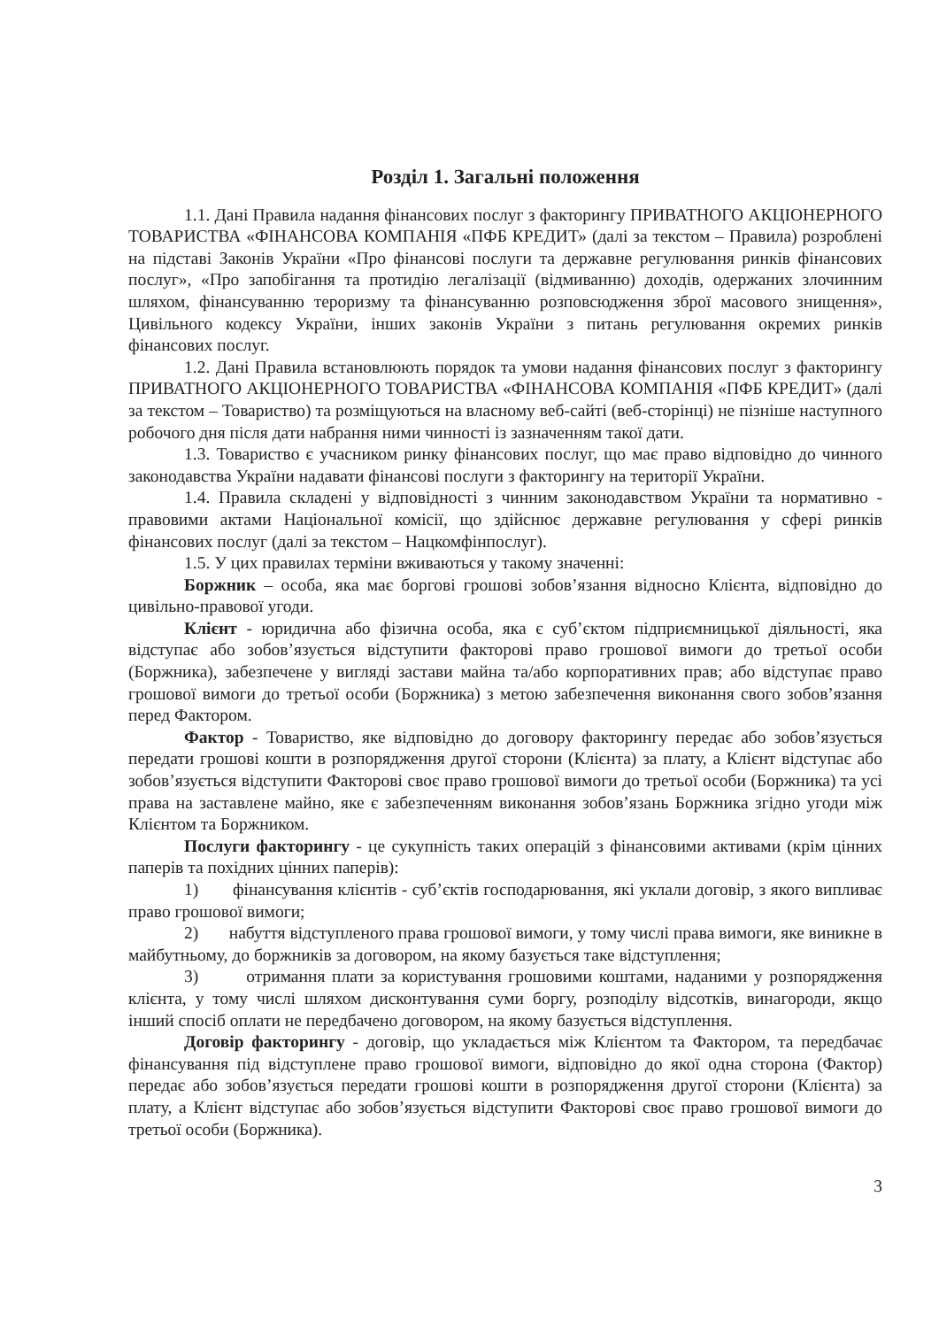Розділ 1. Загальні положення
1.1. Дані Правила надання фінансових послуг з факторингу ПРИВАТНОГО АКЦІОНЕРНОГО ТОВАРИСТВА «ФІНАНСОВА КОМПАНІЯ «ПФБ КРЕДИТ» (далі за текстом – Правила) розроблені на підставі Законів України «Про фінансові послуги та державне регулювання ринків фінансових послуг», «Про запобігання та протидію легалізації (відмиванню) доходів, одержаних злочинним шляхом, фінансуванню тероризму та фінансуванню розповсюдження зброї масового знищення», Цивільного кодексу України, інших законів України з питань регулювання окремих ринків фінансових послуг.
1.2. Дані Правила встановлюють порядок та умови надання фінансових послуг з факторингу ПРИВАТНОГО АКЦІОНЕРНОГО ТОВАРИСТВА «ФІНАНСОВА КОМПАНІЯ «ПФБ КРЕДИТ» (далі за текстом – Товариство) та розміщуються на власному веб-сайті (веб-сторінці) не пізніше наступного робочого дня після дати набрання ними чинності із зазначенням такої дати.
1.3. Товариство є учасником ринку фінансових послуг, що має право відповідно до чинного законодавства України надавати фінансові послуги з факторингу на території України.
1.4. Правила складені у відповідності з чинним законодавством України та нормативно - правовими актами Національної комісії, що здійснює державне регулювання у сфері ринків фінансових послуг (далі за текстом – Нацкомфінпослуг).
1.5. У цих правилах терміни вживаються у такому значенні:
Боржник – особа, яка має боргові грошові зобов’язання відносно Клієнта, відповідно до цивільно-правової угоди.
Клієнт - юридична або фізична особа, яка є суб’єктом підприємницької діяльності, яка відступає або зобов’язується відступити факторові право грошової вимоги до третьої особи (Боржника), забезпечене у вигляді застави майна та/або корпоративних прав; або відступає право грошової вимоги до третьої особи (Боржника) з метою забезпечення виконання свого зобов’язання перед Фактором.
Фактор - Товариство, яке відповідно до договору факторингу передає або зобов’язується передати грошові кошти в розпорядження другої сторони (Клієнта) за плату, а Клієнт відступає або зобов’язується відступити Факторові своє право грошової вимоги до третьої особи (Боржника) та усі права на заставлене майно, яке є забезпеченням виконання зобов’язань Боржника згідно угоди між Клієнтом та Боржником.
Послуги факторингу - це сукупність таких операцій з фінансовими активами (крім цінних паперів та похідних цінних паперів):
1) фінансування клієнтів - суб’єктів господарювання, які уклали договір, з якого випливає право грошової вимоги;
2) набуття відступленого права грошової вимоги, у тому числі права вимоги, яке виникне в майбутньому, до боржників за договором, на якому базується таке відступлення;
3) отримання плати за користування грошовими коштами, наданими у розпорядження клієнта, у тому числі шляхом дисконтування суми боргу, розподілу відсотків, винагороди, якщо інший спосіб оплати не передбачено договором, на якому базується відступлення.
Договір факторингу - договір, що укладається між Клієнтом та Фактором, та передбачає фінансування під відступлене право грошової вимоги, відповідно до якої одна сторона (Фактор) передає або зобов’язується передати грошові кошти в розпорядження другої сторони (Клієнта) за плату, а Клієнт відступає або зобов’язується відступити Факторові своє право грошової вимоги до третьої особи (Боржника).
3